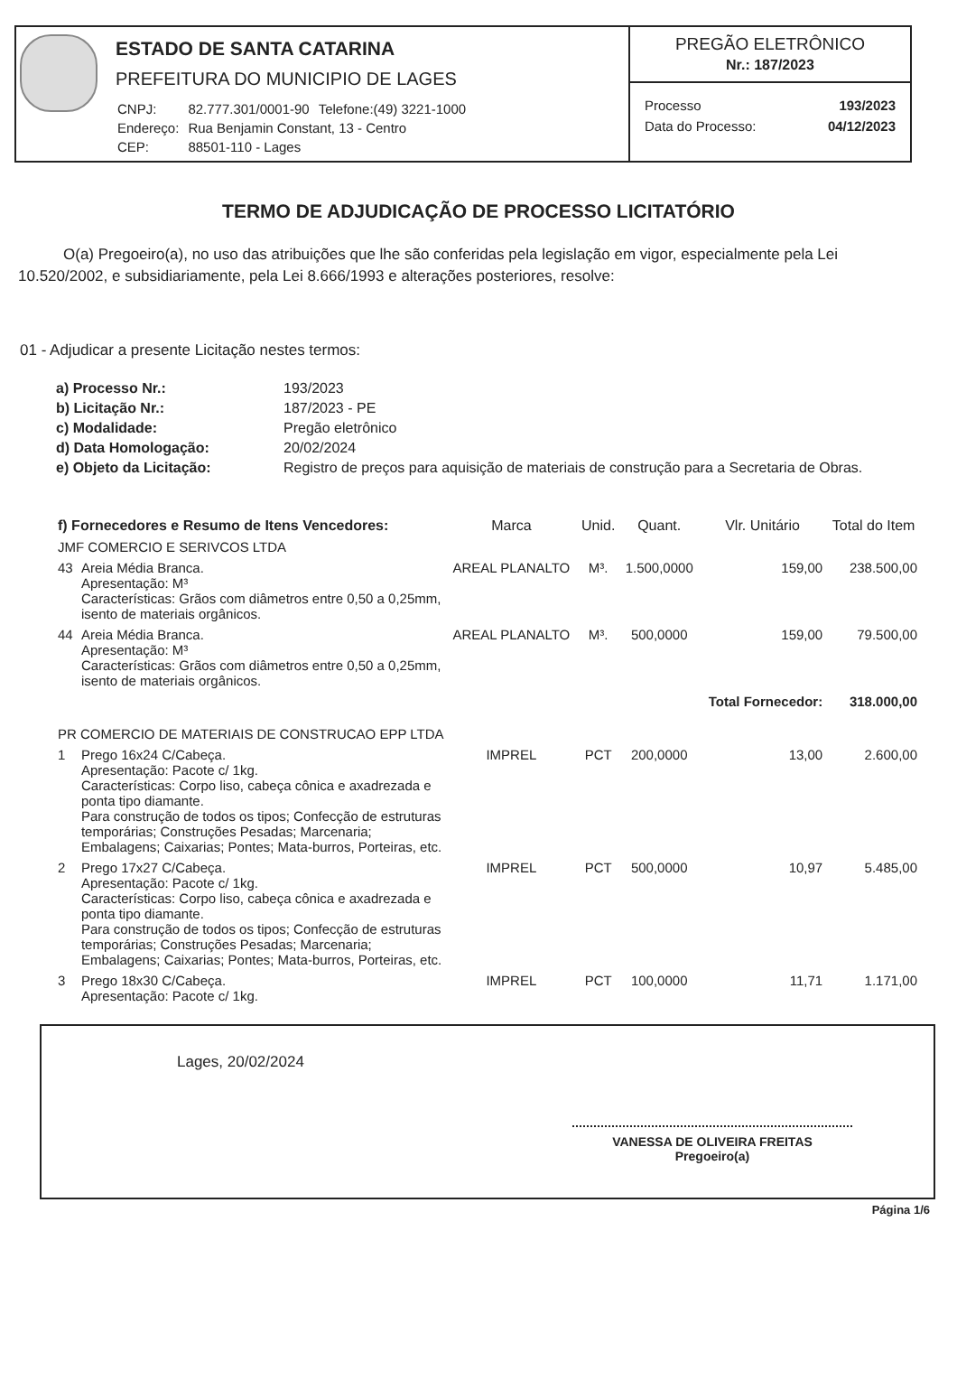ESTADO DE SANTA CATARINA
PREFEITURA DO MUNICIPIO DE LAGES
| CNPJ: | 82.777.301/0001-90 | Telefone:(49) 3221-1000 |
| Endereço: | Rua Benjamin Constant, 13 - Centro | |
| CEP: | 88501-110 - Lages | |
PREGÃO ELETRÔNICO
Nr.: 187/2023
Processo 193/2023
Data do Processo: 04/12/2023
TERMO DE ADJUDICAÇÃO DE PROCESSO LICITATÓRIO
O(a) Pregoeiro(a), no uso das atribuições que lhe são conferidas pela legislação em vigor, especialmente pela Lei 10.520/2002, e subsidiariamente, pela Lei 8.666/1993 e alterações posteriores, resolve:
01 - Adjudicar a presente Licitação nestes termos:
| a) Processo Nr.: | 193/2023 |
| b) Licitação Nr.: | 187/2023 - PE |
| c) Modalidade: | Pregão eletrônico |
| d) Data Homologação: | 20/02/2024 |
| e) Objeto da Licitação: | Registro de preços para aquisição de materiais de construção para a Secretaria de Obras. |
| f) Fornecedores e Resumo de Itens Vencedores: | | Marca | Unid. | Quant. | Vlr. Unitário | Total do Item |
| --- | --- | --- | --- | --- | --- | --- |
| JMF COMERCIO E SERIVCOS LTDA | | | | | | |
| 43 | Areia Média Branca. Apresentação: M³ Características: Grãos com diâmetros entre 0,50 a 0,25mm, isento de materiais orgânicos. | AREAL PLANALTO | M³. | 1.500,0000 | 159,00 | 238.500,00 |
| 44 | Areia Média Branca. Apresentação: M³ Características: Grãos com diâmetros entre 0,50 a 0,25mm, isento de materiais orgânicos. | AREAL PLANALTO | M³. | 500,0000 | 159,00 | 79.500,00 |
| | | | | | Total Fornecedor: | 318.000,00 |
| PR COMERCIO DE MATERIAIS DE CONSTRUCAO EPP LTDA | | | | | | |
| 1 | Prego 16x24 C/Cabeça. Apresentação: Pacote c/ 1kg. Características: Corpo liso, cabeça cônica e axadrezada e ponta tipo diamante. Para construção de todos os tipos; Confecção de estruturas temporárias; Construções Pesadas; Marcenaria; Embalagens; Caixarias; Pontes; Mata-burros, Porteiras, etc. | IMPREL | PCT | 200,0000 | 13,00 | 2.600,00 |
| 2 | Prego 17x27 C/Cabeça. Apresentação: Pacote c/ 1kg. Características: Corpo liso, cabeça cônica e axadrezada e ponta tipo diamante. Para construção de todos os tipos; Confecção de estruturas temporárias; Construções Pesadas; Marcenaria; Embalagens; Caixarias; Pontes; Mata-burros, Porteiras, etc. | IMPREL | PCT | 500,0000 | 10,97 | 5.485,00 |
| 3 | Prego 18x30 C/Cabeça. Apresentação: Pacote c/ 1kg. | IMPREL | PCT | 100,0000 | 11,71 | 1.171,00 |
Lages, 20/02/2024
VANESSA DE OLIVEIRA FREITAS
Pregoeiro(a)
Página 1/6